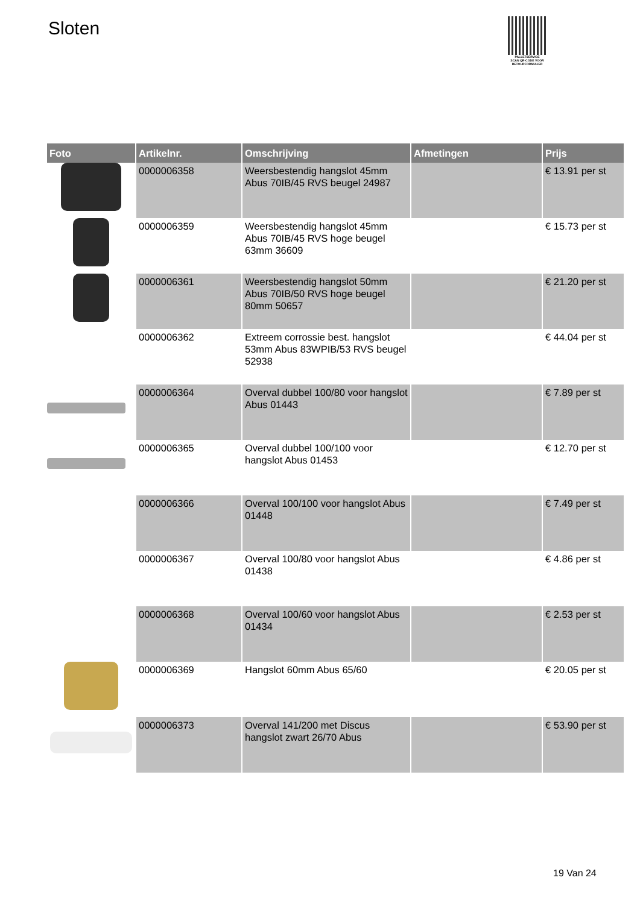Sloten
PALLETSERVICE
SCAN QR-CODE VOOR RETOURFORMULIER
| Foto | Artikelnr. | Omschrijving | Afmetingen | Prijs |
| --- | --- | --- | --- | --- |
| | 0000006358 | Weersbestendig hangslot 45mm Abus 70IB/45 RVS beugel 24987 | | € 13.91 per st |
| | 0000006359 | Weersbestendig hangslot 45mm Abus 70IB/45 RVS hoge beugel 63mm 36609 | | € 15.73 per st |
| | 0000006361 | Weersbestendig hangslot 50mm Abus 70IB/50 RVS hoge beugel 80mm 50657 | | € 21.20 per st |
| | 0000006362 | Extreem corrossie best. hangslot 53mm Abus 83WPIB/53 RVS beugel 52938 | | € 44.04 per st |
| | 0000006364 | Overval dubbel 100/80 voor hangslot Abus 01443 | | € 7.89 per st |
| | 0000006365 | Overval dubbel 100/100 voor hangslot Abus 01453 | | € 12.70 per st |
| | 0000006366 | Overval 100/100 voor hangslot Abus 01448 | | € 7.49 per st |
| | 0000006367 | Overval 100/80 voor hangslot Abus 01438 | | € 4.86 per st |
| | 0000006368 | Overval 100/60 voor hangslot Abus 01434 | | € 2.53 per st |
| | 0000006369 | Hangslot 60mm Abus 65/60 | | € 20.05 per st |
| | 0000006373 | Overval 141/200 met Discus hangslot zwart 26/70 Abus | | € 53.90 per st |
19 Van 24